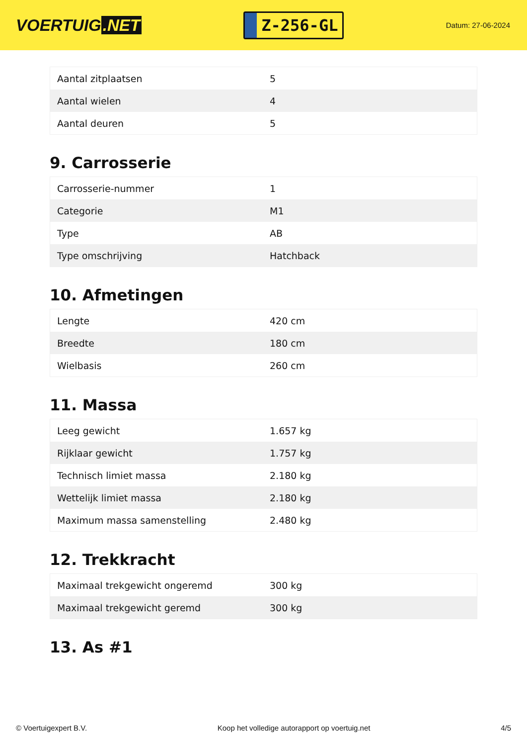VOERTUIG.NET
Z-256-GL
Datum: 27-06-2024
| Aantal zitplaatsen | 5 |
| Aantal wielen | 4 |
| Aantal deuren | 5 |
9. Carrosserie
| Carrosserie-nummer | 1 |
| Categorie | M1 |
| Type | AB |
| Type omschrijving | Hatchback |
10. Afmetingen
| Lengte | 420 cm |
| Breedte | 180 cm |
| Wielbasis | 260 cm |
11. Massa
| Leeg gewicht | 1.657 kg |
| Rijklaar gewicht | 1.757 kg |
| Technisch limiet massa | 2.180 kg |
| Wettelijk limiet massa | 2.180 kg |
| Maximum massa samenstelling | 2.480 kg |
12. Trekkracht
| Maximaal trekgewicht ongeremd | 300 kg |
| Maximaal trekgewicht geremd | 300 kg |
13. As #1
© Voertuigexpert B.V. Koop het volledige autorapport op voertuig.net 4/5